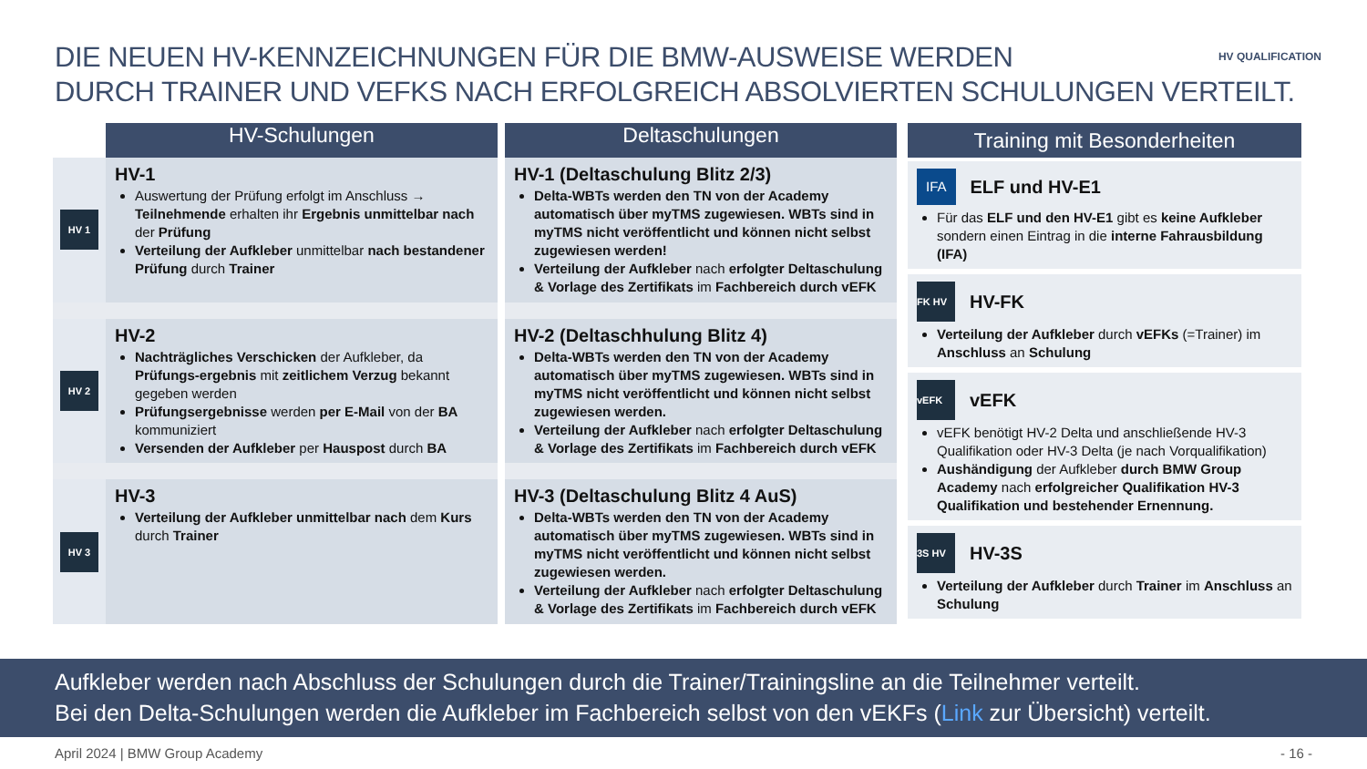DIE NEUEN HV-KENNZEICHNUNGEN FÜR DIE BMW-AUSWEISE WERDEN
DURCH TRAINER UND VEFKS NACH ERFOLGREICH ABSOLVIERTEN SCHULUNGEN VERTEILT.
HV QUALIFICATION
| | HV-Schulungen | Deltaschulungen |
| --- | --- | --- |
| HV 1 | HV-1 Auswertung der Prüfung erfolgt im Anschluss → Teilnehmende erhalten ihr Ergebnis unmittelbar nach der Prüfung Verteilung der Aufkleber unmittelbar nach bestandener Prüfung durch Trainer | HV-1 (Deltaschulung Blitz 2/3) Delta-WBTs werden den TN von der Academy automatisch über myTMS zugewiesen. WBTs sind in myTMS nicht veröffentlicht und können nicht selbst zugewiesen werden! Verteilung der Aufkleber nach erfolgter Deltaschulung & Vorlage des Zertifikats im Fachbereich durch vEFK |
| HV 2 | HV-2 Nachträgliches Verschicken der Aufkleber, da Prüfungs-ergebnis mit zeitlichem Verzug bekannt gegeben werden Prüfungsergebnisse werden per E-Mail von der BA kommuniziert Versenden der Aufkleber per Hauspost durch BA | HV-2 (Deltaschhulung Blitz 4) Delta-WBTs werden den TN von der Academy automatisch über myTMS zugewiesen. WBTs sind in myTMS nicht veröffentlicht und können nicht selbst zugewiesen werden. Verteilung der Aufkleber nach erfolgter Deltaschulung & Vorlage des Zertifikats im Fachbereich durch vEFK |
| HV 3 | HV-3 Verteilung der Aufkleber unmittelbar nach dem Kurs durch Trainer | HV-3 (Deltaschulung Blitz 4 AuS) Delta-WBTs werden den TN von der Academy automatisch über myTMS zugewiesen. WBTs sind in myTMS nicht veröffentlicht und können nicht selbst zugewiesen werden. Verteilung der Aufkleber nach erfolgter Deltaschulung & Vorlage des Zertifikats im Fachbereich durch vEFK |
Training mit Besonderheiten
IFA ELF und HV-E1
Für das ELF und den HV-E1 gibt es keine Aufkleber sondern einen Eintrag in die interne Fahrausbildung (IFA)
FK HV HV-FK
Verteilung der Aufkleber durch vEFKs (=Trainer) im Anschluss an Schulung
vEFK vEFK
vEFK benötigt HV-2 Delta und anschließende HV-3 Qualifikation oder HV-3 Delta (je nach Vorqualifikation)
Aushändigung der Aufkleber durch BMW Group Academy nach erfolgreicher Qualifikation HV-3 Qualifikation und bestehender Ernennung.
3S HV HV-3S
Verteilung der Aufkleber durch Trainer im Anschluss an Schulung
Aufkleber werden nach Abschluss der Schulungen durch die Trainer/Trainingsline an die Teilnehmer verteilt.
Bei den Delta-Schulungen werden die Aufkleber im Fachbereich selbst von den vEKFs (Link zur Übersicht) verteilt.
April 2024 | BMW Group Academy - 16 -